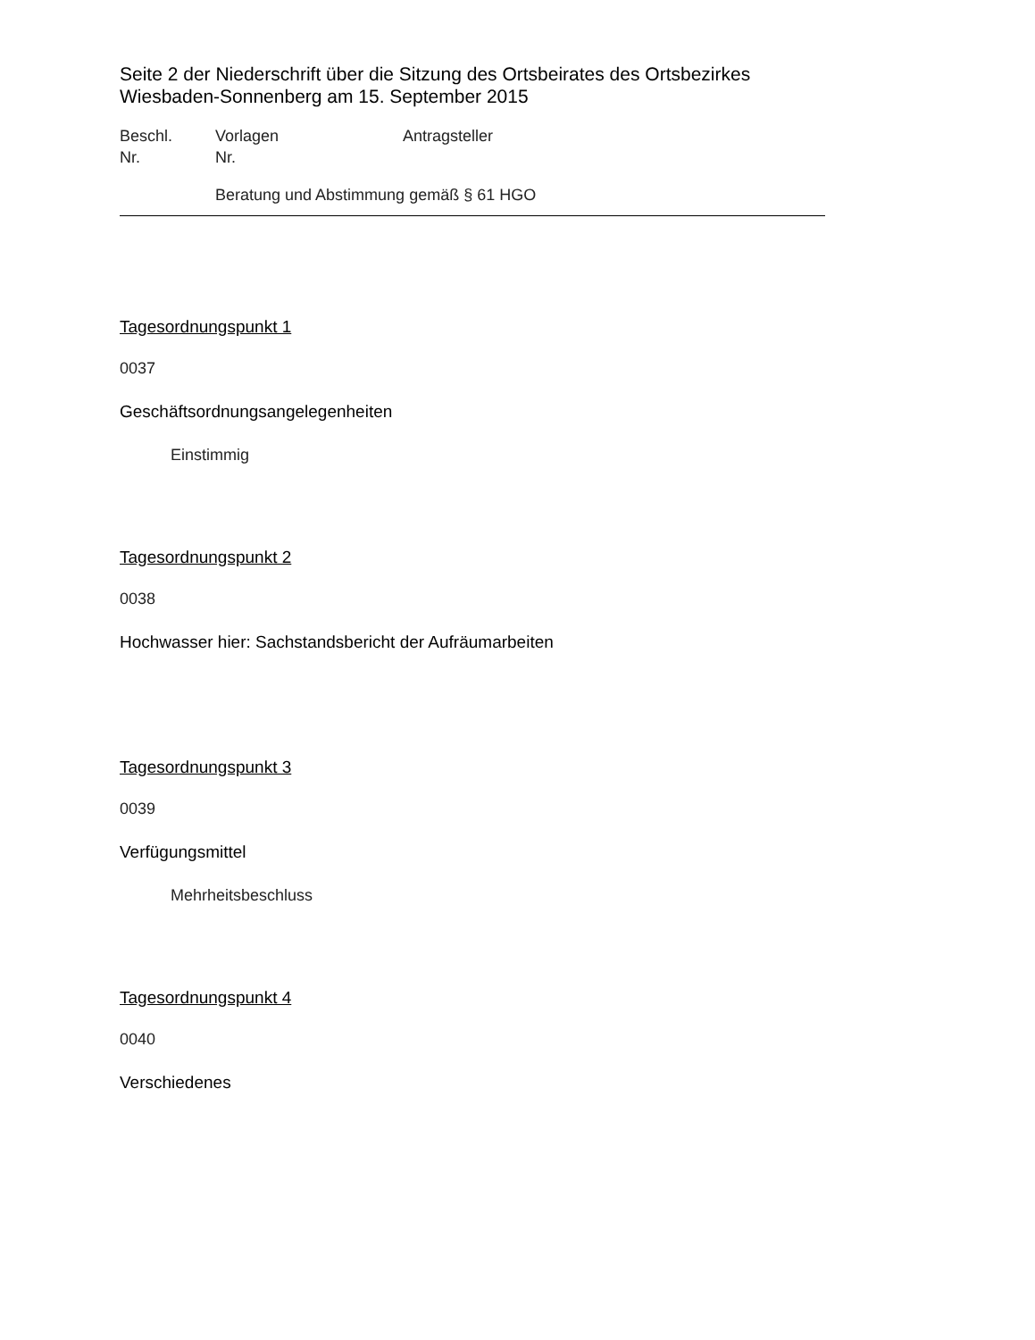Seite 2 der Niederschrift über die Sitzung des Ortsbeirates des Ortsbezirkes Wiesbaden-Sonnenberg am 15. September 2015
Beschl.
Nr.
Vorlagen
Nr.
Antragsteller
Beratung und Abstimmung gemäß § 61 HGO
Tagesordnungspunkt 1
0037
Geschäftsordnungsangelegenheiten
Einstimmig
Tagesordnungspunkt 2
0038
Hochwasser hier: Sachstandsbericht der Aufräumarbeiten
Tagesordnungspunkt 3
0039
Verfügungsmittel
Mehrheitsbeschluss
Tagesordnungspunkt 4
0040
Verschiedenes